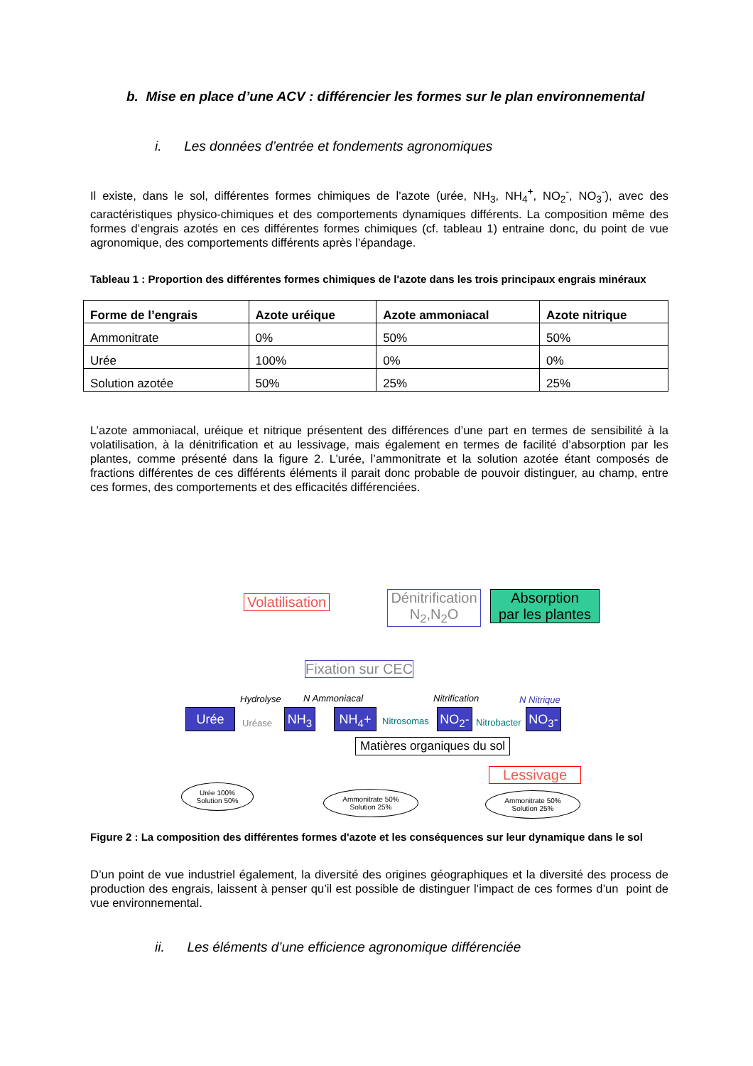b. Mise en place d’une ACV : différencier les formes sur le plan environnemental
i. Les données d’entrée et fondements agronomiques
Il existe, dans le sol, différentes formes chimiques de l’azote (urée, NH<sub>3</sub>, NH<sub>4</sub><sup>+</sup>, NO<sub>2</sub><sup>-</sup>, NO<sub>3</sub><sup>-</sup>), avec des caractéristiques physico-chimiques et des comportements dynamiques différents. La composition même des formes d’engrais azotés en ces différentes formes chimiques (cf. tableau 1) entraine donc, du point de vue agronomique, des comportements différents après l’épandage.
Tableau 1 : Proportion des différentes formes chimiques de l'azote dans les trois principaux engrais minéraux
| Forme de l’engrais | Azote uréique | Azote ammoniacal | Azote nitrique |
| --- | --- | --- | --- |
| Ammonitrate | 0% | 50% | 50% |
| Urée | 100% | 0% | 0% |
| Solution azotée | 50% | 25% | 25% |
L’azote ammoniacal, uréique et nitrique présentent des différences d’une part en termes de sensibilité à la volatilisation, à la dénitrification et au lessivage, mais également en termes de facilité d’absorption par les plantes, comme présenté dans la figure 2. L’urée, l’ammonitrate et la solution azotée étant composés de fractions différentes de ces différents éléments il parait donc probable de pouvoir distinguer, au champ, entre ces formes, des comportements et des efficacités différenciées.
Volatilisation
Dénitrification
N<sub>2</sub>,N<sub>2</sub>O
Absorption
par les plantes
Fixation sur CEC
Hydrolyse N Ammoniacal Nitrification N Nitrique
Urée
Uréase
NH<sub>3</sub> NH<sub>4</sub>+ Nitrosomas NO<sub>2</sub>-
Nitrobacter
NO<sub>3</sub>-
Matières organiques du sol
Lessivage
Urée 100%
Solution 50%
Ammonitrate 50%
Solution 25%
Ammonitrate 50%
Solution 25%
Figure 2 : La composition des différentes formes d'azote et les conséquences sur leur dynamique dans le sol
D’un point de vue industriel également, la diversité des origines géographiques et la diversité des process de production des engrais, laissent à penser qu’il est possible de distinguer l’impact de ces formes d’un point de vue environnemental.
ii. Les éléments d’une efficience agronomique différenciée